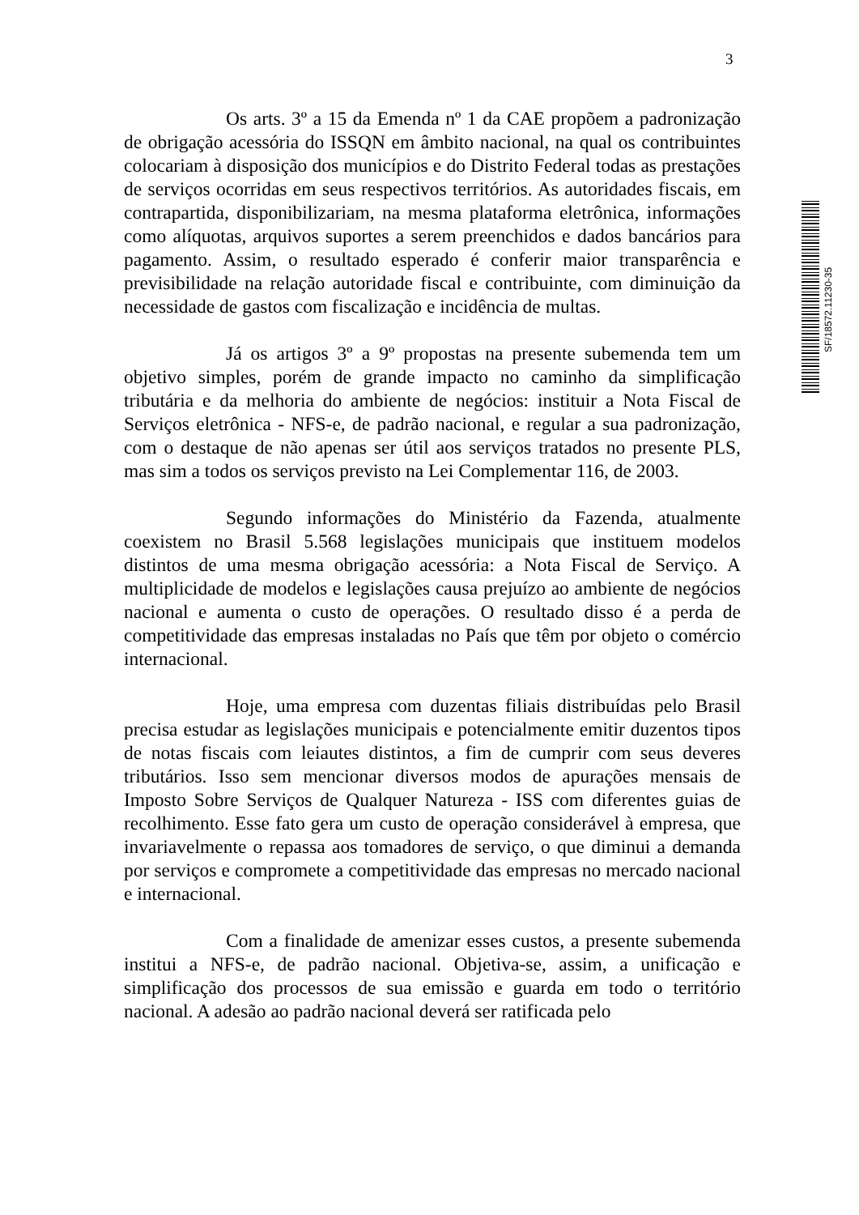3
Os arts. 3º a 15 da Emenda nº 1 da CAE propõem a padronização de obrigação acessória do ISSQN em âmbito nacional, na qual os contribuintes colocariam à disposição dos municípios e do Distrito Federal todas as prestações de serviços ocorridas em seus respectivos territórios. As autoridades fiscais, em contrapartida, disponibilizariam, na mesma plataforma eletrônica, informações como alíquotas, arquivos suportes a serem preenchidos e dados bancários para pagamento. Assim, o resultado esperado é conferir maior transparência e previsibilidade na relação autoridade fiscal e contribuinte, com diminuição da necessidade de gastos com fiscalização e incidência de multas.
Já os artigos 3º a 9º propostas na presente subemenda tem um objetivo simples, porém de grande impacto no caminho da simplificação tributária e da melhoria do ambiente de negócios: instituir a Nota Fiscal de Serviços eletrônica - NFS-e, de padrão nacional, e regular a sua padronização, com o destaque de não apenas ser útil aos serviços tratados no presente PLS, mas sim a todos os serviços previsto na Lei Complementar 116, de 2003.
Segundo informações do Ministério da Fazenda, atualmente coexistem no Brasil 5.568 legislações municipais que instituem modelos distintos de uma mesma obrigação acessória: a Nota Fiscal de Serviço. A multiplicidade de modelos e legislações causa prejuízo ao ambiente de negócios nacional e aumenta o custo de operações. O resultado disso é a perda de competitividade das empresas instaladas no País que têm por objeto o comércio internacional.
Hoje, uma empresa com duzentas filiais distribuídas pelo Brasil precisa estudar as legislações municipais e potencialmente emitir duzentos tipos de notas fiscais com leiautes distintos, a fim de cumprir com seus deveres tributários. Isso sem mencionar diversos modos de apurações mensais de Imposto Sobre Serviços de Qualquer Natureza - ISS com diferentes guias de recolhimento. Esse fato gera um custo de operação considerável à empresa, que invariavelmente o repassa aos tomadores de serviço, o que diminui a demanda por serviços e compromete a competitividade das empresas no mercado nacional e internacional.
Com a finalidade de amenizar esses custos, a presente subemenda institui a NFS-e, de padrão nacional. Objetiva-se, assim, a unificação e simplificação dos processos de sua emissão e guarda em todo o território nacional. A adesão ao padrão nacional deverá ser ratificada pelo
SF/18572.11230-35